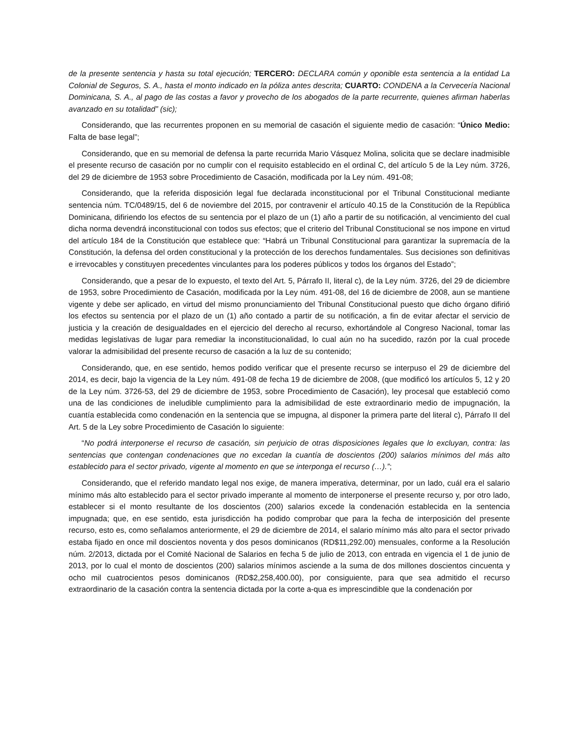de la presente sentencia y hasta su total ejecución; TERCERO: DECLARA común y oponible esta sentencia a la entidad La Colonial de Seguros, S. A., hasta el monto indicado en la póliza antes descrita; CUARTO: CONDENA a la Cervecería Nacional Dominicana, S. A., al pago de las costas a favor y provecho de los abogados de la parte recurrente, quienes afirman haberlas avanzado en su totalidad” (sic);
Considerando, que las recurrentes proponen en su memorial de casación el siguiente medio de casación: “Único Medio: Falta de base legal”;
Considerando, que en su memorial de defensa la parte recurrida Mario Vásquez Molina, solicita que se declare inadmisible el presente recurso de casación por no cumplir con el requisito establecido en el ordinal C, del artículo 5 de la Ley núm. 3726, del 29 de diciembre de 1953 sobre Procedimiento de Casación, modificada por la Ley núm. 491-08;
Considerando, que la referida disposición legal fue declarada inconstitucional por el Tribunal Constitucional mediante sentencia núm. TC/0489/15, del 6 de noviembre del 2015, por contravenir el artículo 40.15 de la Constitución de la República Dominicana, difiriendo los efectos de su sentencia por el plazo de un (1) año a partir de su notificación, al vencimiento del cual dicha norma devendrá inconstitucional con todos sus efectos; que el criterio del Tribunal Constitucional se nos impone en virtud del artículo 184 de la Constitución que establece que: “Habrá un Tribunal Constitucional para garantizar la supremacía de la Constitución, la defensa del orden constitucional y la protección de los derechos fundamentales. Sus decisiones son definitivas e irrevocables y constituyen precedentes vinculantes para los poderes públicos y todos los órganos del Estado”;
Considerando, que a pesar de lo expuesto, el texto del Art. 5, Párrafo II, literal c), de la Ley núm. 3726, del 29 de diciembre de 1953, sobre Procedimiento de Casación, modificada por la Ley núm. 491-08, del 16 de diciembre de 2008, aun se mantiene vigente y debe ser aplicado, en virtud del mismo pronunciamiento del Tribunal Constitucional puesto que dicho órgano difirió los efectos su sentencia por el plazo de un (1) año contado a partir de su notificación, a fin de evitar afectar el servicio de justicia y la creación de desigualdades en el ejercicio del derecho al recurso, exhortándole al Congreso Nacional, tomar las medidas legislativas de lugar para remediar la inconstitucionalidad, lo cual aún no ha sucedido, razón por la cual procede valorar la admisibilidad del presente recurso de casación a la luz de su contenido;
Considerando, que, en ese sentido, hemos podido verificar que el presente recurso se interpuso el 29 de diciembre del 2014, es decir, bajo la vigencia de la Ley núm. 491-08 de fecha 19 de diciembre de 2008, (que modificó los artículos 5, 12 y 20 de la Ley núm. 3726-53, del 29 de diciembre de 1953, sobre Procedimiento de Casación), ley procesal que estableció como una de las condiciones de ineludible cumplimiento para la admisibilidad de este extraordinario medio de impugnación, la cuantía establecida como condenación en la sentencia que se impugna, al disponer la primera parte del literal c), Párrafo II del Art. 5 de la Ley sobre Procedimiento de Casación lo siguiente:
“No podrá interponerse el recurso de casación, sin perjuicio de otras disposiciones legales que lo excluyan, contra: las sentencias que contengan condenaciones que no excedan la cuantía de doscientos (200) salarios mínimos del más alto establecido para el sector privado, vigente al momento en que se interponga el recurso (…).”;
Considerando, que el referido mandato legal nos exige, de manera imperativa, determinar, por un lado, cuál era el salario mínimo más alto establecido para el sector privado imperante al momento de interponerse el presente recurso y, por otro lado, establecer si el monto resultante de los doscientos (200) salarios excede la condenación establecida en la sentencia impugnada; que, en ese sentido, esta jurisdicción ha podido comprobar que para la fecha de interposición del presente recurso, esto es, como señalamos anteriormente, el 29 de diciembre de 2014, el salario mínimo más alto para el sector privado estaba fijado en once mil doscientos noventa y dos pesos dominicanos (RD$11,292.00) mensuales, conforme a la Resolución núm. 2/2013, dictada por el Comité Nacional de Salarios en fecha 5 de julio de 2013, con entrada en vigencia el 1 de junio de 2013, por lo cual el monto de doscientos (200) salarios mínimos asciende a la suma de dos millones doscientos cincuenta y ocho mil cuatrocientos pesos dominicanos (RD$2,258,400.00), por consiguiente, para que sea admitido el recurso extraordinario de la casación contra la sentencia dictada por la corte a-qua es imprescindible que la condenación por